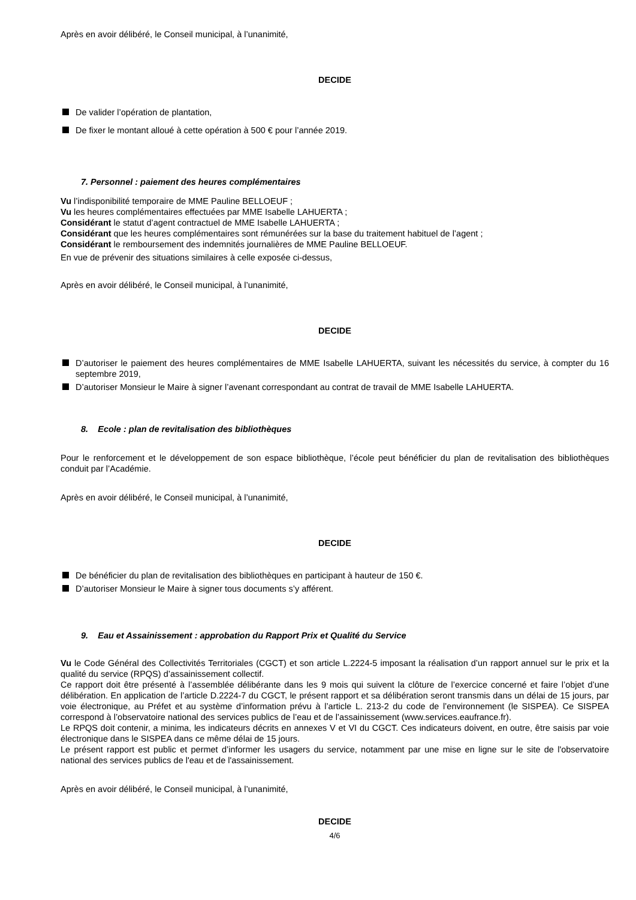Après en avoir délibéré, le Conseil municipal, à l’unanimité,
DECIDE
De valider l’opération de plantation,
De fixer le montant alloué à cette opération à 500 € pour l’année 2019.
7. Personnel : paiement des heures complémentaires
Vu l’indisponibilité temporaire de MME Pauline BELLOEUF ;
Vu les heures complémentaires effectuées par MME Isabelle LAHUERTA ;
Considérant le statut d’agent contractuel de MME Isabelle LAHUERTA ;
Considérant que les heures complémentaires sont rémunérées sur la base du traitement habituel de l’agent ;
Considérant le remboursement des indemnités journalières de MME Pauline BELLOEUF.
En vue de prévenir des situations similaires à celle exposée ci-dessus,
Après en avoir délibéré, le Conseil municipal, à l’unanimité,
DECIDE
D’autoriser le paiement des heures complémentaires de MME Isabelle LAHUERTA, suivant les nécessités du service, à compter du 16 septembre 2019,
D’autoriser Monsieur le Maire à signer l’avenant correspondant au contrat de travail de MME Isabelle LAHUERTA.
8. Ecole : plan de revitalisation des bibliothèques
Pour le renforcement et le développement de son espace bibliothèque, l’école peut bénéficier du plan de revitalisation des bibliothèques conduit par l’Académie.
Après en avoir délibéré, le Conseil municipal, à l’unanimité,
DECIDE
De bénéficier du plan de revitalisation des bibliothèques en participant à hauteur de 150 €.
D’autoriser Monsieur le Maire à signer tous documents s’y afférent.
9. Eau et Assainissement : approbation du Rapport Prix et Qualité du Service
Vu le Code Général des Collectivités Territoriales (CGCT) et son article L.2224-5 imposant la réalisation d’un rapport annuel sur le prix et la qualité du service (RPQS) d’assainissement collectif.
Ce rapport doit être présenté à l’assemblée délibérante dans les 9 mois qui suivent la clôture de l’exercice concerné et faire l’objet d’une délibération. En application de l’article D.2224-7 du CGCT, le présent rapport et sa délibération seront transmis dans un délai de 15 jours, par voie électronique, au Préfet et au système d’information prévu à l’article L. 213-2 du code de l’environnement (le SISPEA). Ce SISPEA correspond à l’observatoire national des services publics de l’eau et de l’assainissement (www.services.eaufrance.fr).
Le RPQS doit contenir, a minima, les indicateurs décrits en annexes V et VI du CGCT. Ces indicateurs doivent, en outre, être saisis par voie électronique dans le SISPEA dans ce même délai de 15 jours.
Le présent rapport est public et permet d’informer les usagers du service, notamment par une mise en ligne sur le site de l'observatoire national des services publics de l'eau et de l'assainissement.
Après en avoir délibéré, le Conseil municipal, à l’unanimité,
DECIDE
4/6